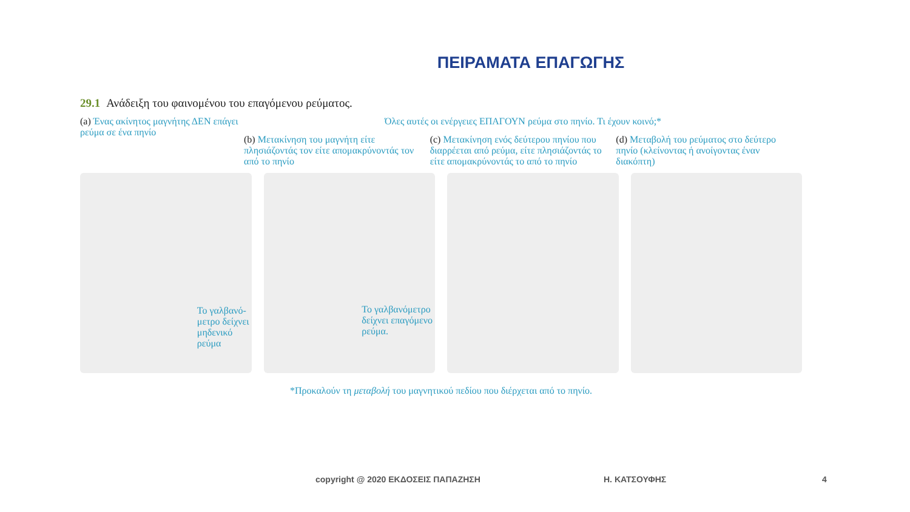ΠΕΙΡΑΜΑΤΑ ΕΠΑΓΩΓΗΣ
29.1 Ανάδειξη του φαινομένου του επαγόμενου ρεύματος.
(a) Ένας ακίνητος μαγνήτης ΔΕΝ επάγει ρεύμα σε ένα πηνίο
Όλες αυτές οι ενέργειες ΕΠΑΓΟΥΝ ρεύμα στο πηνίο. Τι έχουν κοινό;*
(b) Μετακίνηση του μαγνήτη είτε πλησιάζοντάς τον είτε απομακρύνοντάς τον από το πηνίο
(c) Μετακίνηση ενός δεύτερου πηνίου που διαρρέεται από ρεύμα, είτε πλησιάζοντάς το είτε απομακρύνοντάς το από το πηνίο
(d) Μεταβολή του ρεύματος στο δεύτερο πηνίο (κλείνοντας ή ανοίγοντας έναν διακόπτη)
Το γαλβανό-
μετρο δείχνει
μηδενικό
ρεύμα
Το γαλβανόμετρο
δείχνει επαγόμενο
ρεύμα.
*Προκαλούν τη μεταβολή του μαγνητικού πεδίου που διέρχεται από το πηνίο.
copyright @ 2020 ΕΚΔΟΣΕΙΣ ΠΑΠΑΖΗΣΗ
Η. ΚΑΤΣΟΥΦΗΣ 4